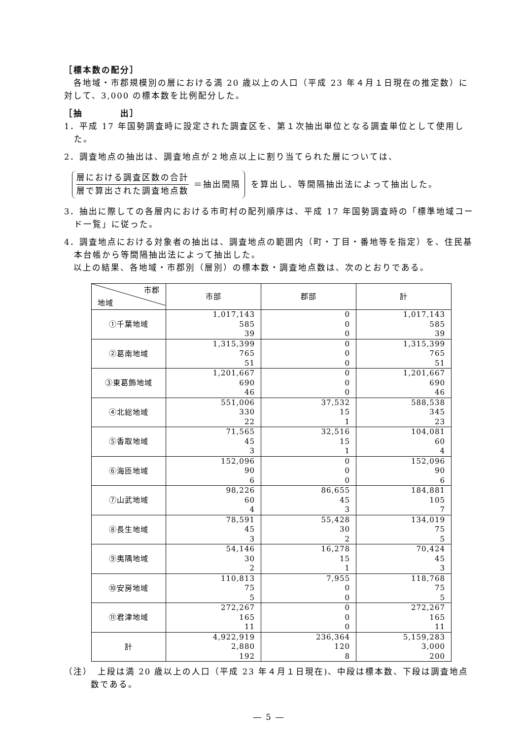［標本数の配分］
　各地域・市郡規模別の層における満 20 歳以上の人口（平成 23 年４月１日現在の推定数）に対して、3,000 の標本数を比例配分した。
［抽　　　　出］
1．平成 17 年国勢調査時に設定された調査区を、第１次抽出単位となる調査単位として使用した。
2．調査地点の抽出は、調査地点が２地点以上に割り当てられた層については、
層における調査区数の合計
層で算出された調査地点数
＝抽出間隔
を算出し、等間隔抽出法によって抽出した。
3．抽出に際しての各層内における市町村の配列順序は、平成 17 年国勢調査時の「標準地域コード一覧」に従った。
4．調査地点における対象者の抽出は、調査地点の範囲内（町・丁目・番地等を指定）を、住民基本台帳から等間隔抽出法によって抽出した。
　以上の結果、各地域・市郡別（層別）の標本数・調査地点数は、次のとおりである。
| 市郡 地域 | 市部 | 郡部 | 計 |
| --- | --- | --- | --- |
| ①千葉地域 | 1,017,143 585 39 | 0 0 0 | 1,017,143 585 39 |
| ②葛南地域 | 1,315,399 765 51 | 0 0 0 | 1,315,399 765 51 |
| ③東葛飾地域 | 1,201,667 690 46 | 0 0 0 | 1,201,667 690 46 |
| ④北総地域 | 551,006 330 22 | 37,532 15 1 | 588,538 345 23 |
| ⑤香取地域 | 71,565 45 3 | 32,516 15 1 | 104,081 60 4 |
| ⑥海匝地域 | 152,096 90 6 | 0 0 0 | 152,096 90 6 |
| ⑦山武地域 | 98,226 60 4 | 86,655 45 3 | 184,881 105 7 |
| ⑧長生地域 | 78,591 45 3 | 55,428 30 2 | 134,019 75 5 |
| ⑨夷隅地域 | 54,146 30 2 | 16,278 15 1 | 70,424 45 3 |
| ⑩安房地域 | 110,813 75 5 | 7,955 0 0 | 118,768 75 5 |
| ⑪君津地域 | 272,267 165 11 | 0 0 0 | 272,267 165 11 |
| 計 | 4,922,919 2,880 192 | 236,364 120 8 | 5,159,283 3,000 200 |
（注）　上段は満 20 歳以上の人口（平成 23 年４月１日現在)、中段は標本数、下段は調査地点数である。
― 5 ―